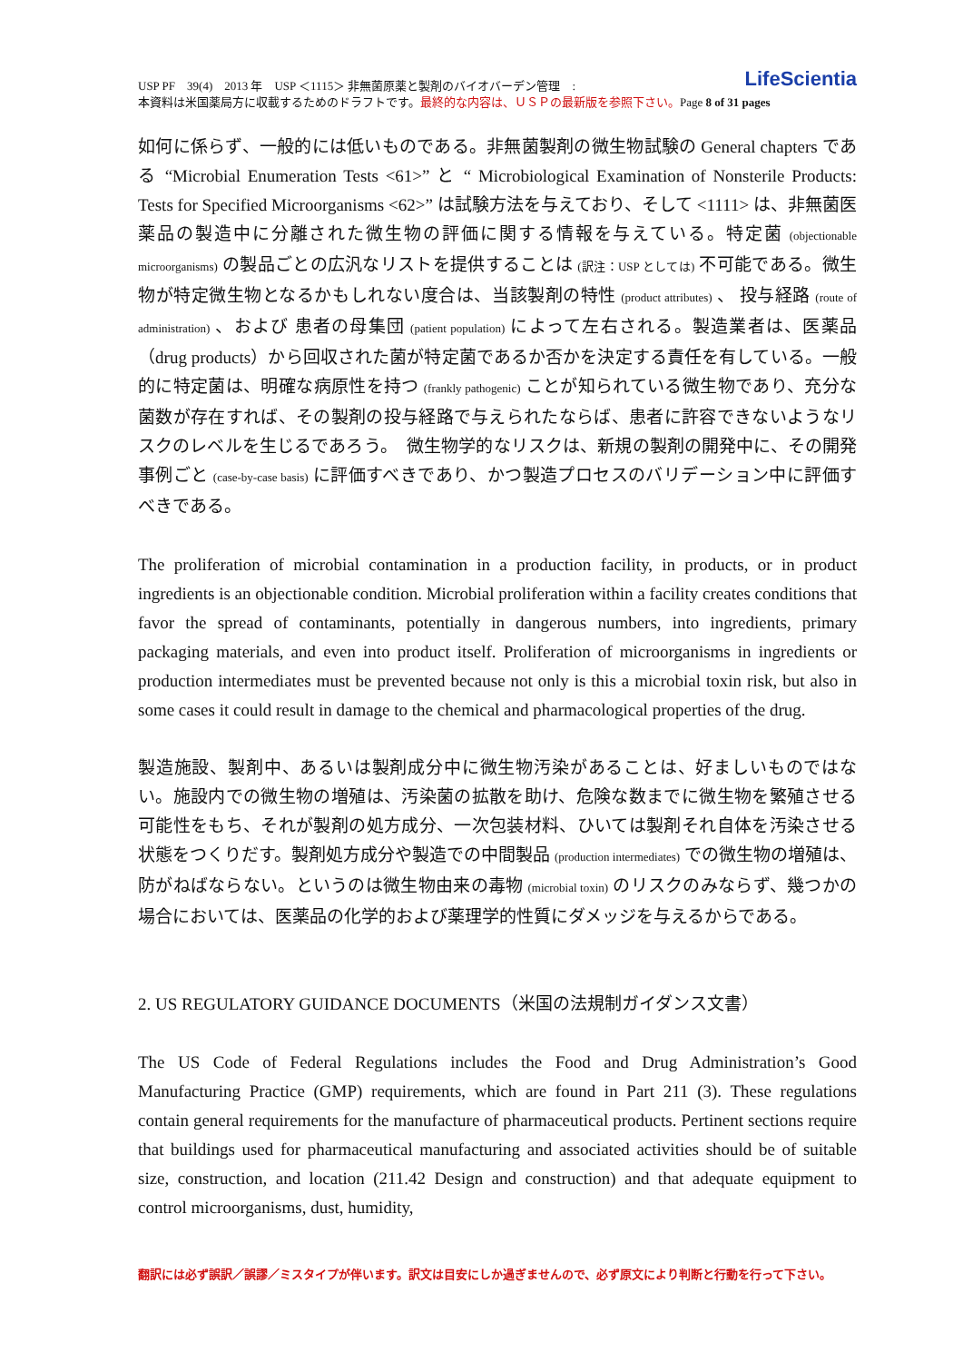LifeScientia USP PF　39(4)　2013 年　USP ＜1115＞ 非無菌原薬と製剤のバイオバーデン管理　:
本資料は米国薬局方に収載するためのドラフトです。最終的な内容は、ＵＳＰの最新版を参照下さい。Page 8 of 31 pages
如何に係らず、一般的には低いものである。非無菌製剤の微生物試験の General chapters である “Microbial Enumeration Tests <61>” と “ Microbiological Examination of Nonsterile Products: Tests for Specified Microorganisms <62>” は試験方法を与えており、そして <1111> は、非無菌医薬品の製造中に分離された微生物の評価に関する情報を与えている。特定菌 (objectionable microorganisms) の製品ごとの広汎なリストを提供することは (訳注：USP としては) 不可能である。微生物が特定微生物となるかもしれない度合は、当該製剤の特性 (product attributes) 、 投与経路 (route of administration) 、および 患者の母集団 (patient population) によって左右される。製造業者は、医薬品（drug products）から回収された菌が特定菌であるか否かを決定する責任を有している。一般的に特定菌は、明確な病原性を持つ (frankly pathogenic) ことが知られている微生物であり、充分な菌数が存在すれば、その製剤の投与経路で与えられたならば、患者に許容できないようなリスクのレベルを生じるであろう。　微生物学的なリスクは、新規の製剤の開発中に、その開発事例ごと (case-by-case basis) に評価すべきであり、かつ製造プロセスのバリデーション中に評価すべきである。
The proliferation of microbial contamination in a production facility, in products, or in product ingredients is an objectionable condition. Microbial proliferation within a facility creates conditions that favor the spread of contaminants, potentially in dangerous numbers, into ingredients, primary packaging materials, and even into product itself. Proliferation of microorganisms in ingredients or production intermediates must be prevented because not only is this a microbial toxin risk, but also in some cases it could result in damage to the chemical and pharmacological properties of the drug.
製造施設、製剤中、あるいは製剤成分中に微生物汚染があることは、好ましいものではない。施設内での微生物の増殖は、汚染菌の拡散を助け、危険な数までに微生物を繁殖させる可能性をもち、それが製剤の処方成分、一次包装材料、ひいては製剤それ自体を汚染させる状態をつくりだす。製剤処方成分や製造での中間製品 (production intermediates) での微生物の増殖は、防がねばならない。というのは微生物由来の毒物 (microbial toxin) のリスクのみならず、幾つかの場合においては、医薬品の化学的および薬理学的性質にダメッジを与えるからである。
2. US REGULATORY GUIDANCE DOCUMENTS（米国の法規制ガイダンス文書）
The US Code of Federal Regulations includes the Food and Drug Administration’s Good Manufacturing Practice (GMP) requirements, which are found in Part 211 (3). These regulations contain general requirements for the manufacture of pharmaceutical products. Pertinent sections require that buildings used for pharmaceutical manufacturing and associated activities should be of suitable size, construction, and location (211.42 Design and construction) and that adequate equipment to control microorganisms, dust, humidity,
翻訳には必ず誤訳／誤謬／ミスタイプが伴います。訳文は目安にしか過ぎませんので、必ず原文により判断と行動を行って下さい。